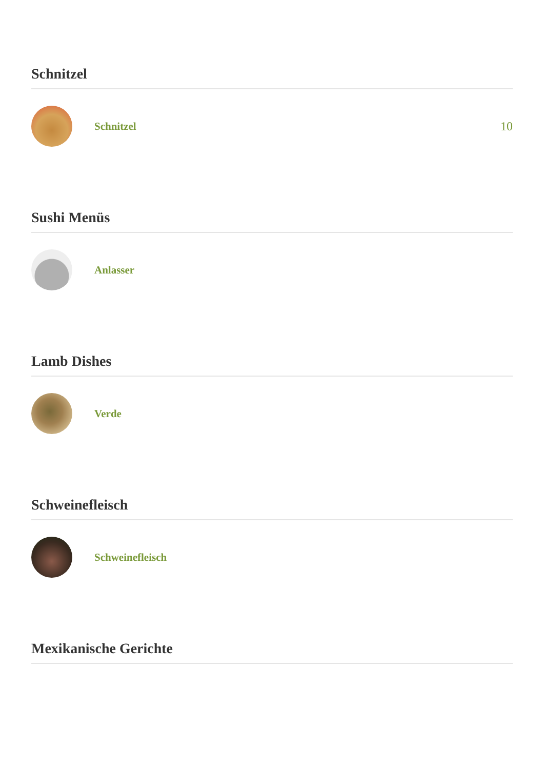Schnitzel
Schnitzel 10
Sushi Menüs
Anlasser
Lamb Dishes
Verde
Schweinefleisch
Schweinefleisch
Mexikanische Gerichte